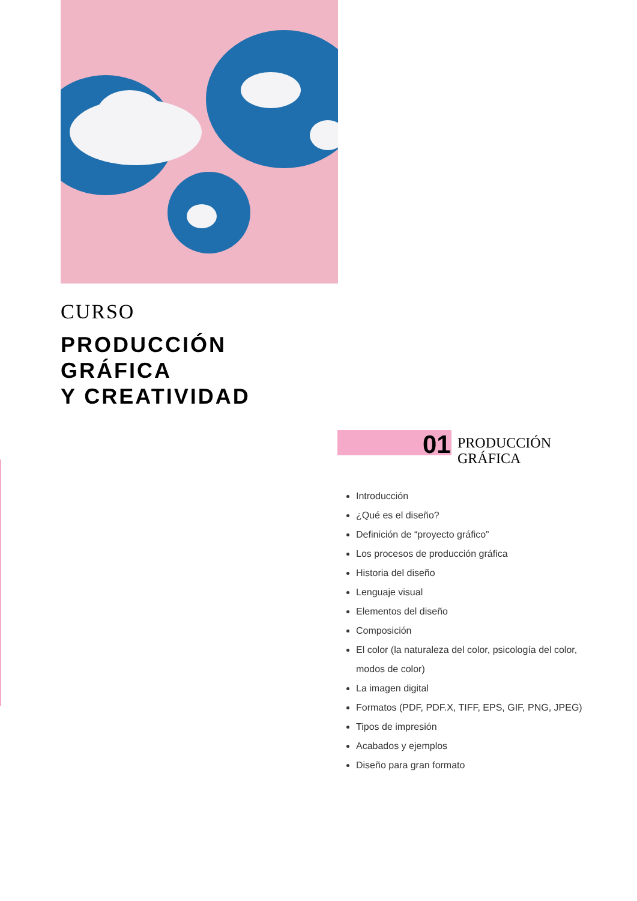CURSO
PRODUCCIÓN
GRÁFICA
Y CREATIVIDAD
01
PRODUCCIÓN
GRÁFICA
Introducción
¿Qué es el diseño?
Definición de “proyecto gráfico”
Los procesos de producción gráfica
Historia del diseño
Lenguaje visual
Elementos del diseño
Composición
El color (la naturaleza del color, psicología del color, modos de color)
La imagen digital
Formatos (PDF, PDF.X, TIFF, EPS, GIF, PNG, JPEG)
Tipos de impresión
Acabados y ejemplos
Diseño para gran formato